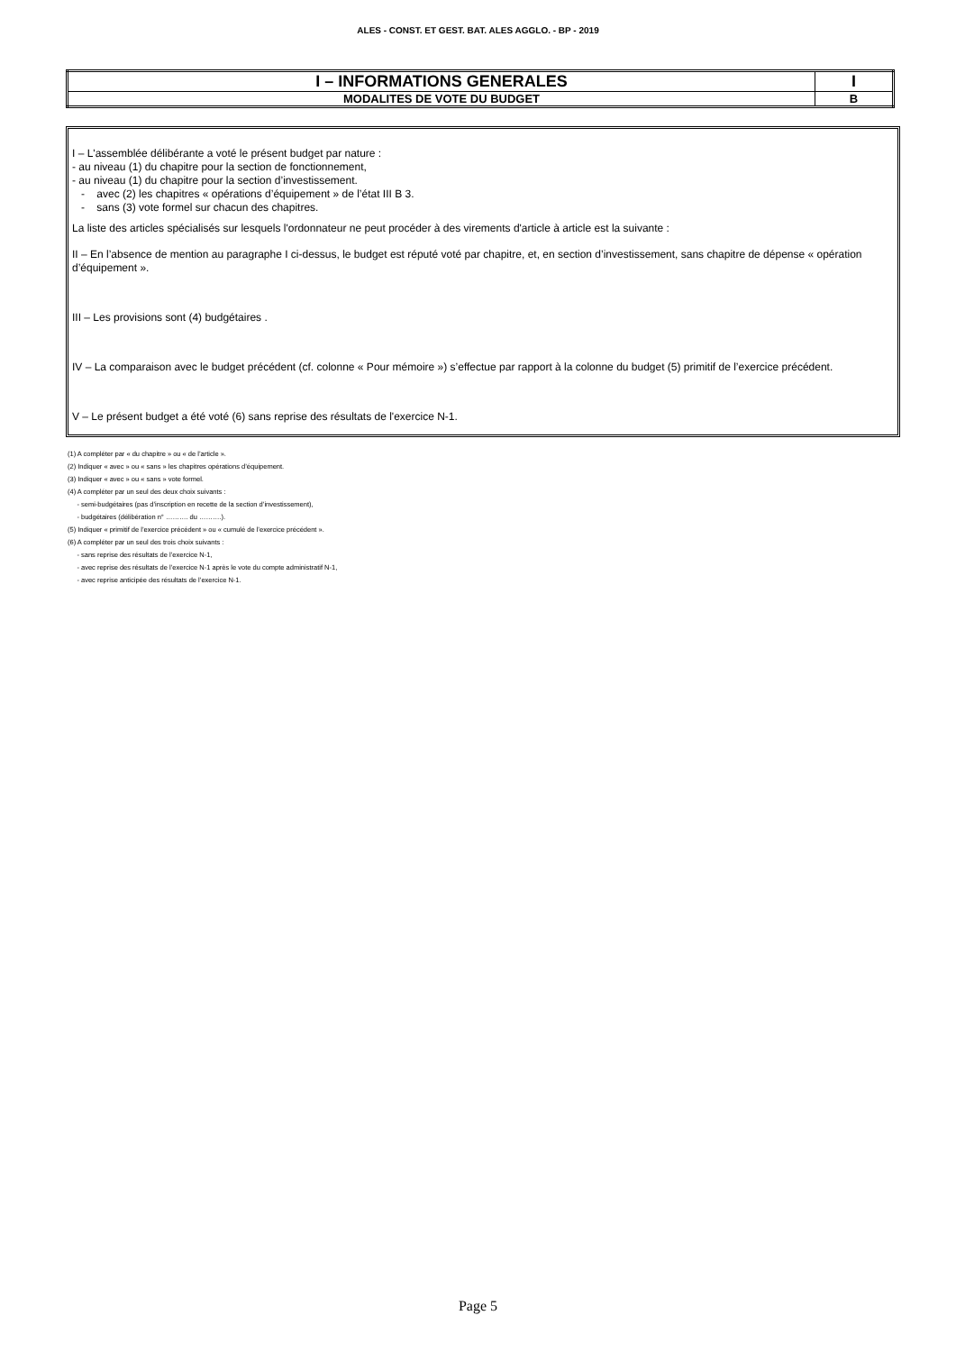ALES - CONST. ET GEST. BAT. ALES AGGLO. - BP - 2019
| I – INFORMATIONS GENERALES | I |
| MODALITES DE VOTE DU BUDGET | B |
I – L'assemblée délibérante a voté le présent budget par nature :
- au niveau (1) du chapitre pour la section de fonctionnement,
- au niveau (1) du chapitre pour la section d’investissement.
- avec (2) les chapitres « opérations d’équipement » de l’état III B 3.
- sans (3) vote formel sur chacun des chapitres.
La liste des articles spécialisés sur lesquels l'ordonnateur ne peut procéder à des virements d'article à article est la suivante :
II – En l’absence de mention au paragraphe I ci-dessus, le budget est réputé voté par chapitre, et, en section d’investissement, sans chapitre de dépense « opération d’équipement ».
III – Les provisions sont (4) budgétaires .
IV – La comparaison avec le budget précédent (cf. colonne « Pour mémoire ») s’effectue par rapport à la colonne du budget (5) primitif de l’exercice précédent.
V – Le présent budget a été voté (6) sans reprise des résultats de l'exercice N-1.
(1) A compléter par « du chapitre » ou « de l’article ».
(2) Indiquer « avec » ou « sans » les chapitres opérations d’équipement.
(3) Indiquer « avec » ou « sans » vote formel.
(4) A compléter par un seul des deux choix suivants :
- semi-budgétaires (pas d’inscription en recette de la section d’investissement),
- budgétaires (délibération n° ………. du ……….).
(5) Indiquer « primitif de l’exercice précédent » ou « cumulé de l’exercice précédent ».
(6) A compléter par un seul des trois choix suivants :
- sans reprise des résultats de l’exercice N-1,
- avec reprise des résultats de l’exercice N-1 après le vote du compte administratif N-1,
- avec reprise anticipée des résultats de l’exercice N-1.
Page 5